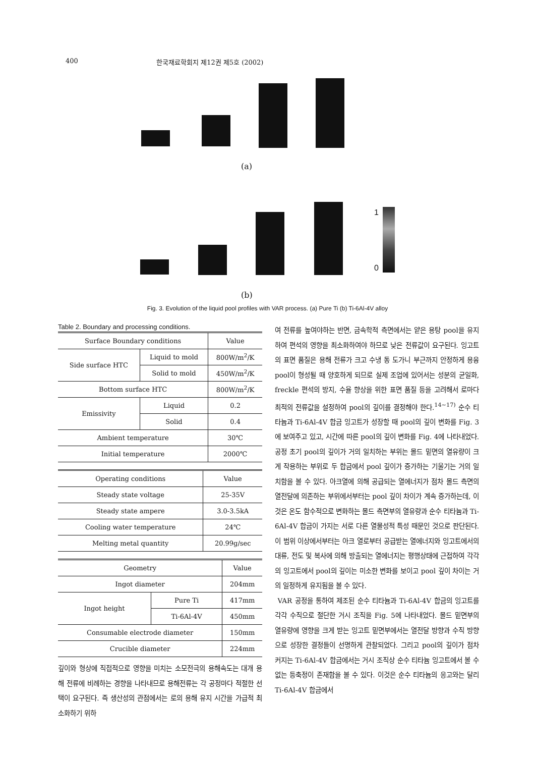400 한국재료학회지 제12권 제5호 (2002)
(a)
1
0
(b)
Fig. 3. Evolution of the liquid pool profiles with VAR process. (a) Pure Ti (b) Ti-6Al-4V alloy
Table 2. Boundary and processing conditions.
| Surface Boundary conditions | | Value |
| --- | --- | --- |
| Side surface HTC | Liquid to mold | 800W/m<sup>2</sup>/K |
| | Solid to mold | 450W/m<sup>2</sup>/K |
| Bottom surface HTC | | 800W/m<sup>2</sup>/K |
| Emissivity | Liquid | 0.2 |
| | Solid | 0.4 |
| Ambient temperature | | 30℃ |
| Initial temperature | | 2000℃ |
| Operating conditions | Value |
| --- | --- |
| Steady state voltage | 25-35V |
| Steady state ampere | 3.0-3.5kA |
| Cooling water temperature | 24℃ |
| Melting metal quantity | 20.99g/sec |
| Geometry | | Value |
| --- | --- | --- |
| Ingot diameter | | 204mm |
| Ingot height | Pure Ti | 417mm |
| | Ti-6Al-4V | 450mm |
| Consumable electrode diameter | | 150mm |
| Crucible diameter | | 224mm |
깊이와 형상에 직접적으로 영향을 미치는 소모전극의 용해속도는 대개 용해 전류에 비례하는 경향을 나타내므로 용해전류는 각 공정마다 적절한 선택이 요구된다. 즉 생산성의 관점에서는 로의 용해 유지 시간을 가급적 최소화하기 위하
여 전류를 높여야하는 반면, 금속학적 측면에서는 얕은 용탕 pool을 유지하여 편석의 영향을 최소화하여야 하므로 낮은 전류값이 요구된다. 잉고트의 표면 품질은 용해 전류가 크고 수냉 동 도가니 부근까지 안정하게 용융 pool이 형성될 때 양호하게 되므로 실제 조업에 있어서는 성분의 균일화, freckle 편석의 방지, 수율 향상을 위한 표면 품질 등을 고려해서 로마다 최적의 전류값을 설정하여 pool의 깊이를 결정해야 한다.<sup>14~17)</sup> 순수 티타늄과 Ti-6Al-4V 합금 잉고트가 성장할 때 pool의 깊이 변화를 Fig. 3에 보여주고 있고, 시간에 따른 pool의 깊이 변화를 Fig. 4에 나타내었다. 공정 초기 pool의 깊이가 거의 일치하는 부위는 몰드 밑면의 열유량이 크게 작용하는 부위로 두 합금에서 pool 깊이가 증가하는 기울기는 거의 일치함을 볼 수 있다. 아크열에 의해 공급되는 열에너지가 점차 몰드 측면의 열전달에 의존하는 부위에서부터는 pool 깊이 차이가 계속 증가하는데, 이것은 온도 함수적으로 변화하는 몰드 측면부의 열유량과 순수 티타늄과 Ti-6Al-4V 합금이 가지는 서로 다른 열물성적 특성 때문인 것으로 판단된다. 이 범위 이상에서부터는 아크 열로부터 공급받는 열에너지와 잉고트에서의 대류, 전도 및 복사에 의해 방출되는 열에너지는 평행상태에 근접하여 각각의 잉고트에서 pool의 깊이는 미소한 변화를 보이고 pool 깊이 차이는 거의 일정하게 유지됨을 볼 수 있다.
VAR 공정을 통하여 제조된 순수 티타늄과 Ti-6Al-4V 합금의 잉고트를 각각 수직으로 절단한 거시 조직을 Fig. 5에 나타내었다. 몰드 밑면부의 열유량에 영향을 크게 받는 잉고트 밑면부에서는 열전달 방향과 수직 방향으로 성장한 결정들이 선명하게 관찰되었다. 그리고 pool의 깊이가 점차 커지는 Ti-6Al-4V 합금에서는 거시 조직상 순수 티타늄 잉고트에서 볼 수 없는 등축정이 존재함을 볼 수 있다. 이것은 순수 티타늄의 응고와는 달리 Ti-6Al-4V 합금에서